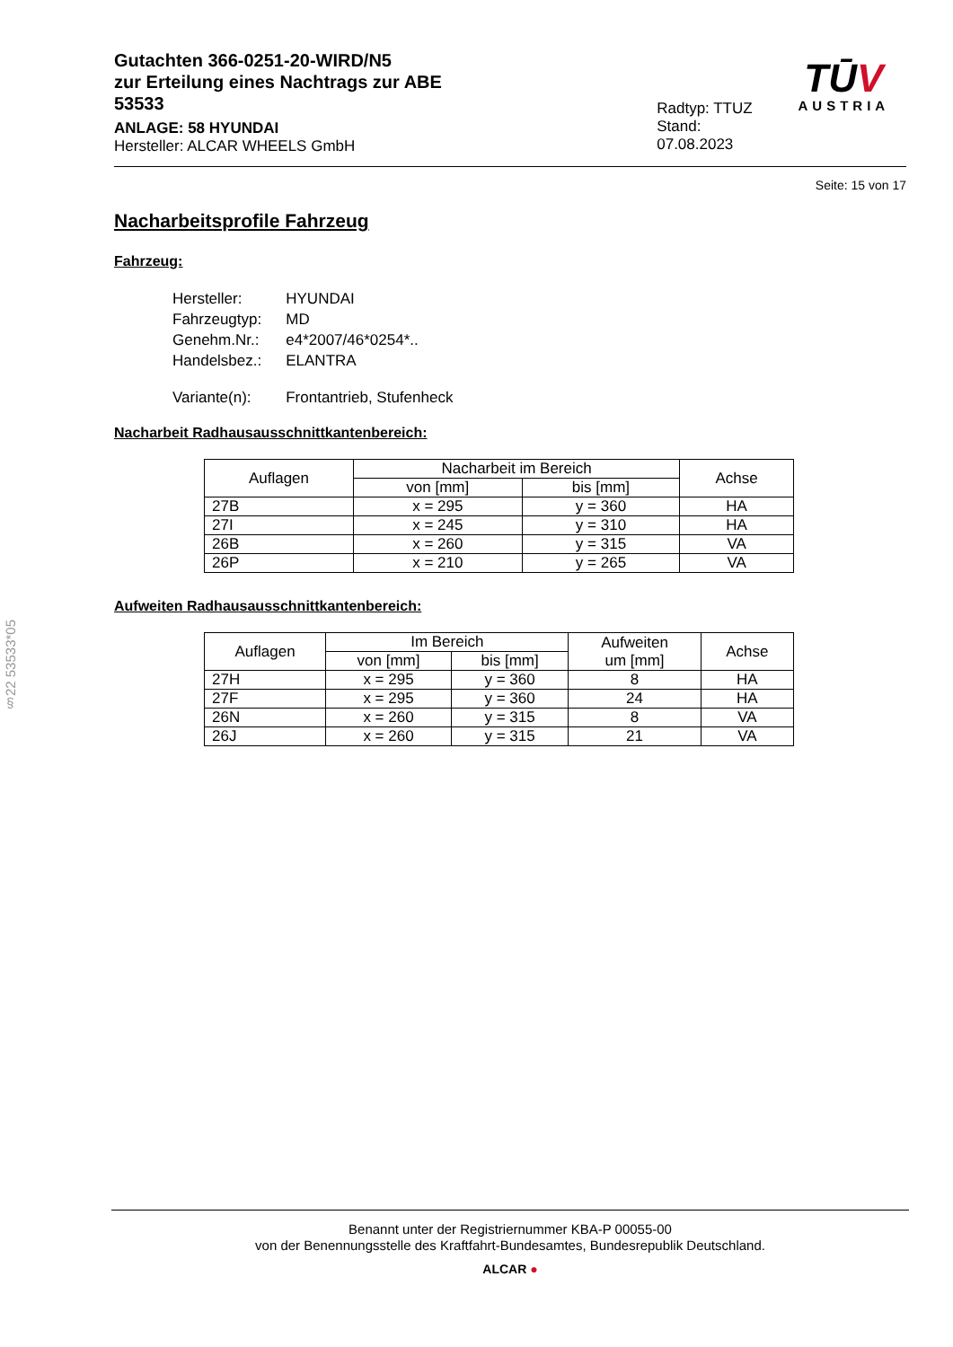Gutachten 366-0251-20-WIRD/N5
zur Erteilung eines Nachtrags zur ABE 53533
ANLAGE: 58 HYUNDAI
Hersteller: ALCAR WHEELS GmbH
Radtyp: TTUZ
Stand: 07.08.2023
TŪV
AUSTRIA
Seite: 15 von 17
Nacharbeitsprofile Fahrzeug
Fahrzeug:
| Hersteller: | HYUNDAI |
| Fahrzeugtyp: | MD |
| Genehm.Nr.: | e4*2007/46*0254*.. |
| Handelsbez.: | ELANTRA |
| Variante(n): | Frontantrieb, Stufenheck |
Nacharbeit Radhausausschnittkantenbereich:
| Auflagen | Nacharbeit im Bereich | | Achse |
| --- | --- | --- | --- |
| | von [mm] | bis [mm] | |
| 27B | x = 295 | y = 360 | HA |
| 27I | x = 245 | y = 310 | HA |
| 26B | x = 260 | y = 315 | VA |
| 26P | x = 210 | y = 265 | VA |
Aufweiten Radhausausschnittkantenbereich:
| Auflagen | Im Bereich | | Aufweiten um [mm] | Achse |
| --- | --- | --- | --- | --- |
| | von [mm] | bis [mm] | | |
| 27H | x = 295 | y = 360 | 8 | HA |
| 27F | x = 295 | y = 360 | 24 | HA |
| 26N | x = 260 | y = 315 | 8 | VA |
| 26J | x = 260 | y = 315 | 21 | VA |
§22 53533*05
Benannt unter der Registriernummer KBA-P 00055-00
von der Benennungsstelle des Kraftfahrt-Bundesamtes, Bundesrepublik Deutschland.
ALCAR ●